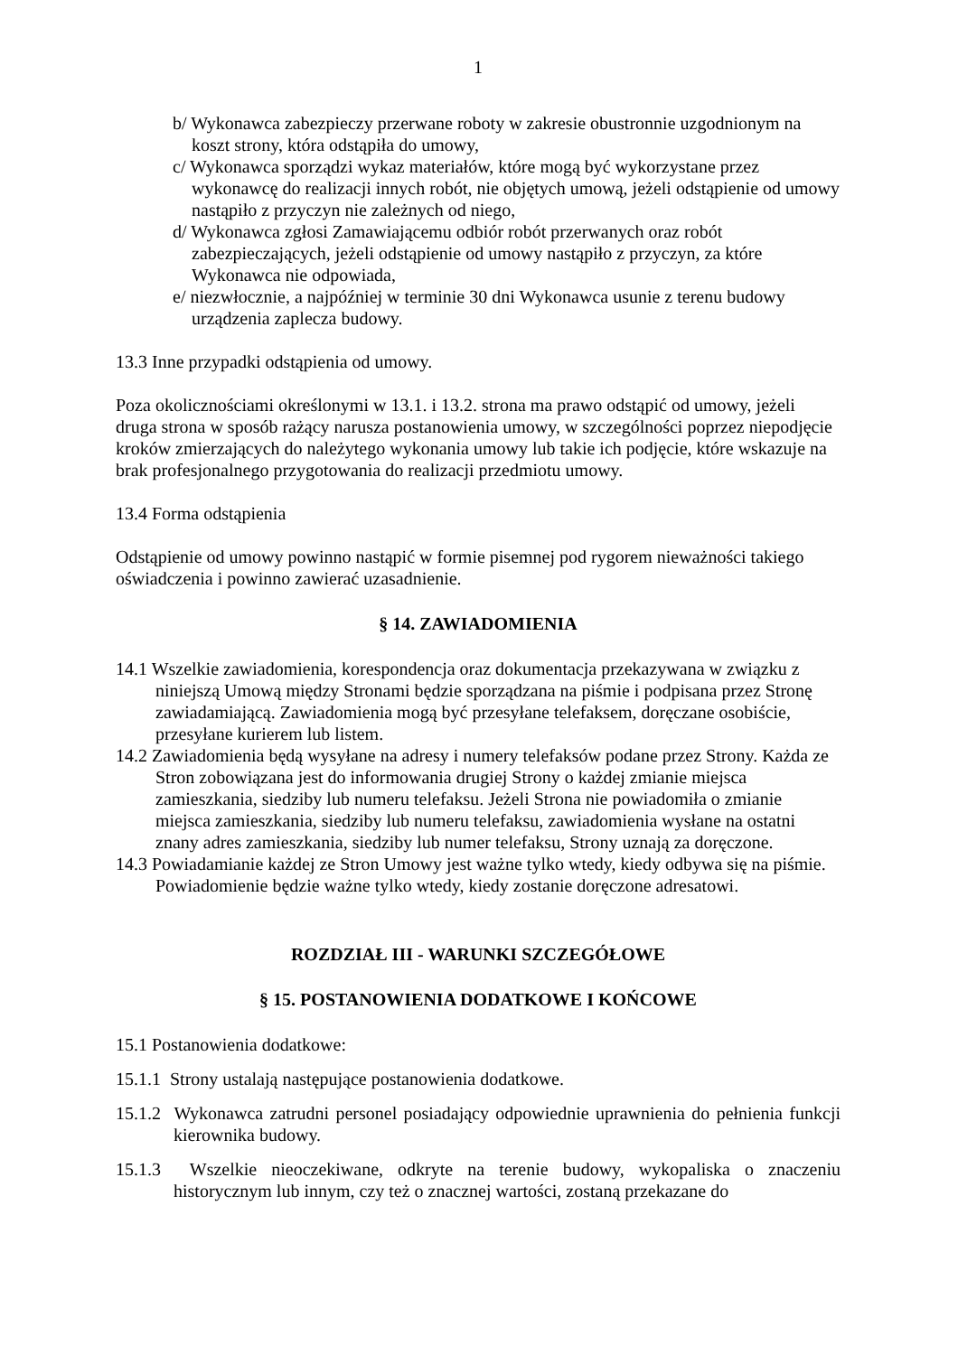1
b/ Wykonawca zabezpieczy przerwane roboty w zakresie obustronnie uzgodnionym na koszt strony, która odstąpiła do umowy,
c/ Wykonawca sporządzi wykaz materiałów, które mogą być wykorzystane przez wykonawcę do realizacji innych robót, nie objętych umową, jeżeli odstąpienie od umowy nastąpiło z przyczyn nie zależnych od niego,
d/ Wykonawca zgłosi Zamawiającemu odbiór robót przerwanych oraz robót zabezpieczających, jeżeli odstąpienie od umowy nastąpiło z przyczyn, za które Wykonawca nie odpowiada,
e/ niezwłocznie, a najpóźniej w terminie 30 dni Wykonawca usunie z terenu budowy urządzenia zaplecza budowy.
13.3 Inne przypadki odstąpienia od umowy.
Poza okolicznościami określonymi w 13.1. i 13.2. strona ma prawo odstąpić od umowy, jeżeli druga strona w sposób rażący narusza postanowienia umowy, w szczególności poprzez niepodjęcie kroków zmierzających do należytego wykonania umowy lub takie ich podjęcie, które wskazuje na brak profesjonalnego przygotowania do realizacji przedmiotu umowy.
13.4 Forma odstąpienia
Odstąpienie od umowy powinno nastąpić w formie pisemnej pod rygorem nieważności takiego oświadczenia i powinno zawierać uzasadnienie.
§ 14. ZAWIADOMIENIA
14.1 Wszelkie zawiadomienia, korespondencja oraz dokumentacja przekazywana w związku z niniejszą Umową między Stronami będzie sporządzana na piśmie i podpisana przez Stronę zawiadamiającą. Zawiadomienia mogą być przesyłane telefaksem, doręczane osobiście, przesyłane kurierem lub listem.
14.2 Zawiadomienia będą wysyłane na adresy i numery telefaksów podane przez Strony. Każda ze Stron zobowiązana jest do informowania drugiej Strony o każdej zmianie miejsca zamieszkania, siedziby lub numeru telefaksu. Jeżeli Strona nie powiadomiła o zmianie miejsca zamieszkania, siedziby lub numeru telefaksu, zawiadomienia wysłane na ostatni znany adres zamieszkania, siedziby lub numer telefaksu, Strony uznają za doręczone.
14.3 Powiadamianie każdej ze Stron Umowy jest ważne tylko wtedy, kiedy odbywa się na piśmie. Powiadomienie będzie ważne tylko wtedy, kiedy zostanie doręczone adresatowi.
ROZDZIAŁ III - WARUNKI SZCZEGÓŁOWE
§ 15. POSTANOWIENIA DODATKOWE I KOŃCOWE
15.1 Postanowienia dodatkowe:
15.1.1 Strony ustalają następujące postanowienia dodatkowe.
15.1.2 Wykonawca zatrudni personel posiadający odpowiednie uprawnienia do pełnienia funkcji kierownika budowy.
15.1.3 Wszelkie nieoczekiwane, odkryte na terenie budowy, wykopaliska o znaczeniu historycznym lub innym, czy też o znacznej wartości, zostaną przekazane do